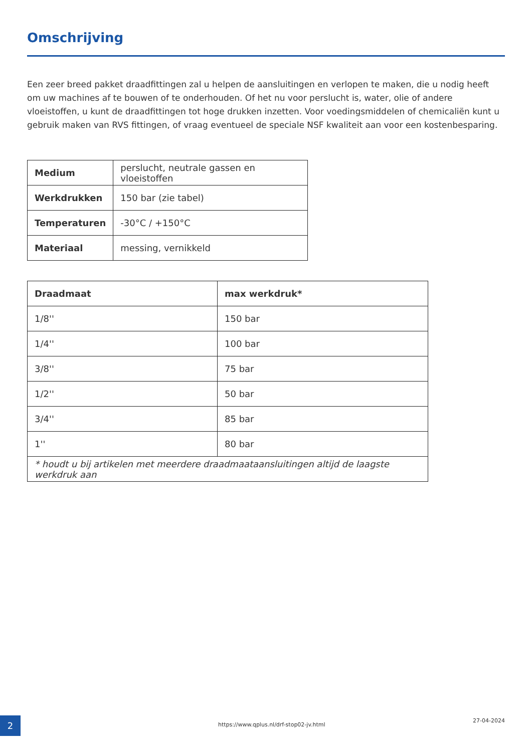Omschrijving
Een zeer breed pakket draadfittingen zal u helpen de aansluitingen en verlopen te maken, die u nodig heeft om uw machines af te bouwen of te onderhouden. Of het nu voor perslucht is, water, olie of andere vloeistoffen, u kunt de draadfittingen tot hoge drukken inzetten. Voor voedingsmiddelen of chemicaliën kunt u gebruik maken van RVS fittingen, of vraag eventueel de speciale NSF kwaliteit aan voor een kostenbesparing.
| Medium | perslucht, neutrale gassen en vloeistoffen |
| Werkdrukken | 150 bar (zie tabel) |
| Temperaturen | -30°C / +150°C |
| Materiaal | messing, vernikkeld |
| Draadmaat | max werkdruk* |
| --- | --- |
| 1/8'' | 150 bar |
| 1/4'' | 100 bar |
| 3/8'' | 75 bar |
| 1/2'' | 50 bar |
| 3/4'' | 85 bar |
| 1'' | 80 bar |
| * houdt u bij artikelen met meerdere draadmaataansluitingen altijd de laagste werkdruk aan | |
2
https://www.qplus.nl/drf-stop02-jv.html
27-04-2024